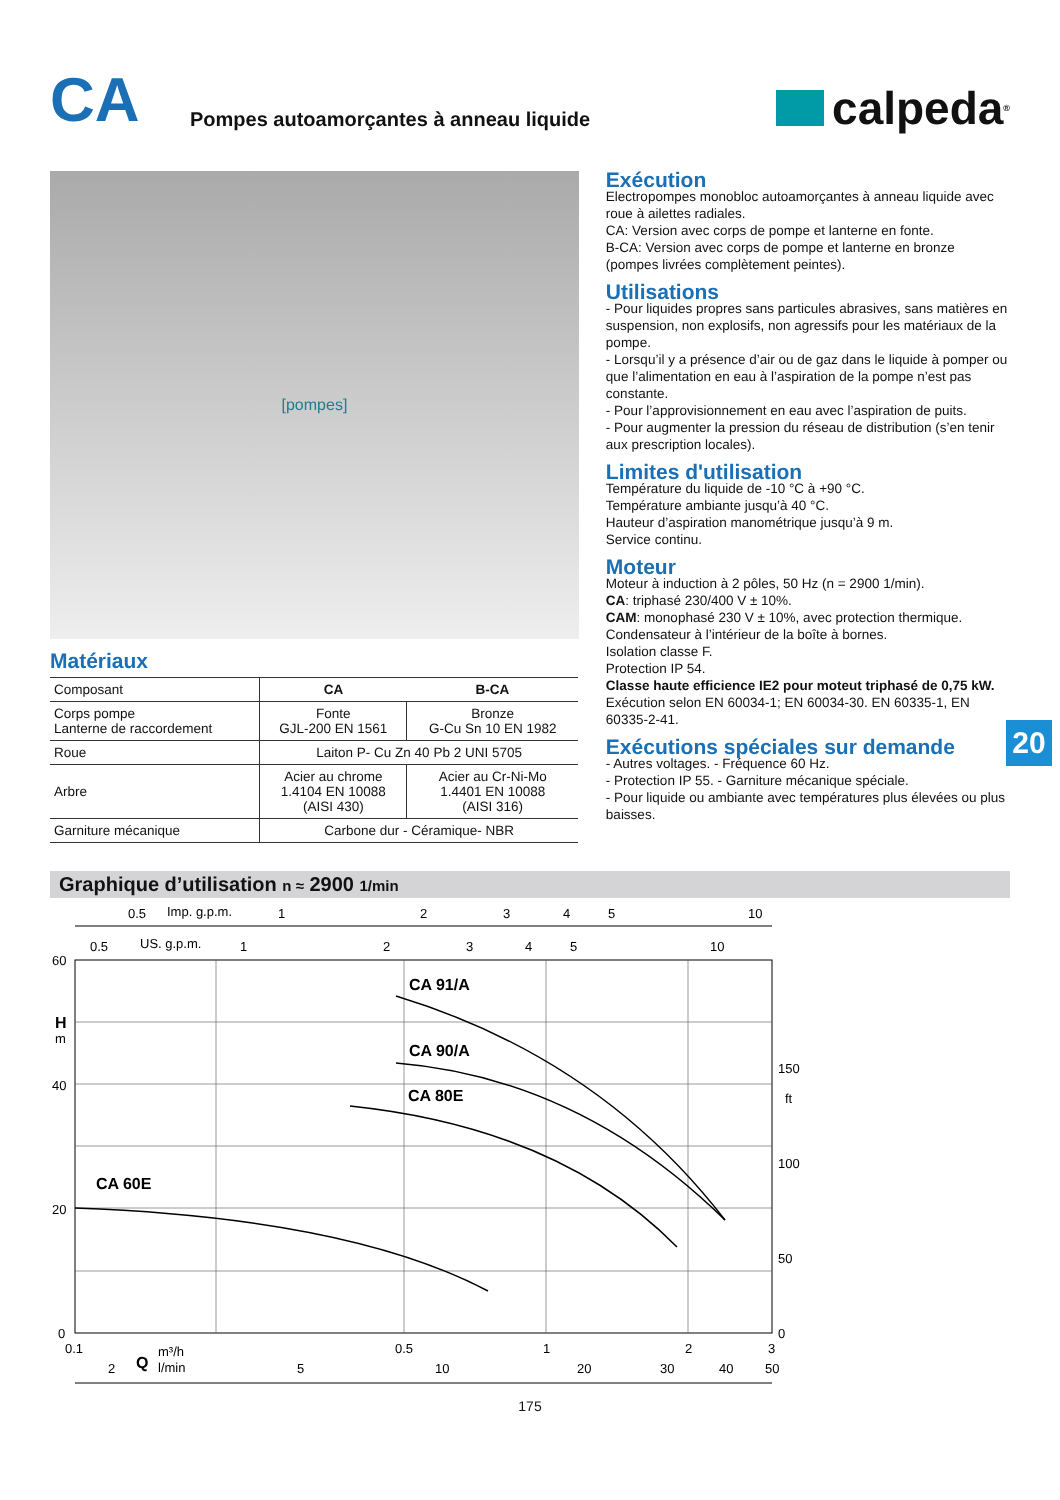CA
Pompes autoamorçantes à anneau liquide
calpeda<sup>®</sup>
[pompes]
Matériaux
| Composant | CA | B-CA |
| Corps pompe Lanterne de raccordement | Fonte GJL-200 EN 1561 | Bronze G-Cu Sn 10 EN 1982 |
| Roue | Laiton P- Cu Zn 40 Pb 2 UNI 5705 | |
| Arbre | Acier au chrome 1.4104 EN 10088 (AISI 430) | Acier au Cr-Ni-Mo 1.4401 EN 10088 (AISI 316) |
| Garniture mécanique | Carbone dur - Céramique- NBR | |
Exécution
Electropompes monobloc autoamorçantes à anneau liquide avec roue à ailettes radiales.
CA: Version avec corps de pompe et lanterne en fonte.
B-CA: Version avec corps de pompe et lanterne en bronze (pompes livrées complètement peintes).
Utilisations
- Pour liquides propres sans particules abrasives, sans matières en suspension, non explosifs, non agressifs pour les matériaux de la pompe.
- Lorsqu’il y a présence d’air ou de gaz dans le liquide à pomper ou que l’alimentation en eau à l’aspiration de la pompe n’est pas constante.
- Pour l’approvisionnement en eau avec l’aspiration de puits.
- Pour augmenter la pression du réseau de distribution (s’en tenir aux prescription locales).
Limites d'utilisation
Température du liquide de -10 °C à +90 °C.
Température ambiante jusqu’à 40 °C.
Hauteur d’aspiration manométrique jusqu’à 9 m.
Service continu.
Moteur
Moteur à induction à 2 pôles, 50 Hz (n = 2900 1/min).
CA: triphasé 230/400 V ± 10%.
CAM: monophasé 230 V ± 10%, avec protection thermique. Condensateur à l’intérieur de la boîte à bornes.
Isolation classe F.
Protection IP 54.
Classe haute efficience IE2 pour moteut triphasé de 0,75 kW.
Exécution selon EN 60034-1; EN 60034-30. EN 60335-1, EN 60335-2-41.
Exécutions spéciales sur demande
- Autres voltages. - Fréquence 60 Hz.
- Protection IP 55. - Garniture mécanique spéciale.
- Pour liquide ou ambiante avec températures plus élevées ou plus baisses.
20
Graphique d’utilisation n ≈ 2900 1/min
0.5
Imp. g.p.m.
1
2
3
4
5
10
0.5
US. g.p.m.
1
2
3
4
5
10
60
H
m
40
20
0
150
ft
100
50
0
CA 91/A
CA 90/A
CA 80E
CA 60E
0.1
0.5
1
2
3
Q
m³/h
l/min
2
5
10
20
30
40
50
175